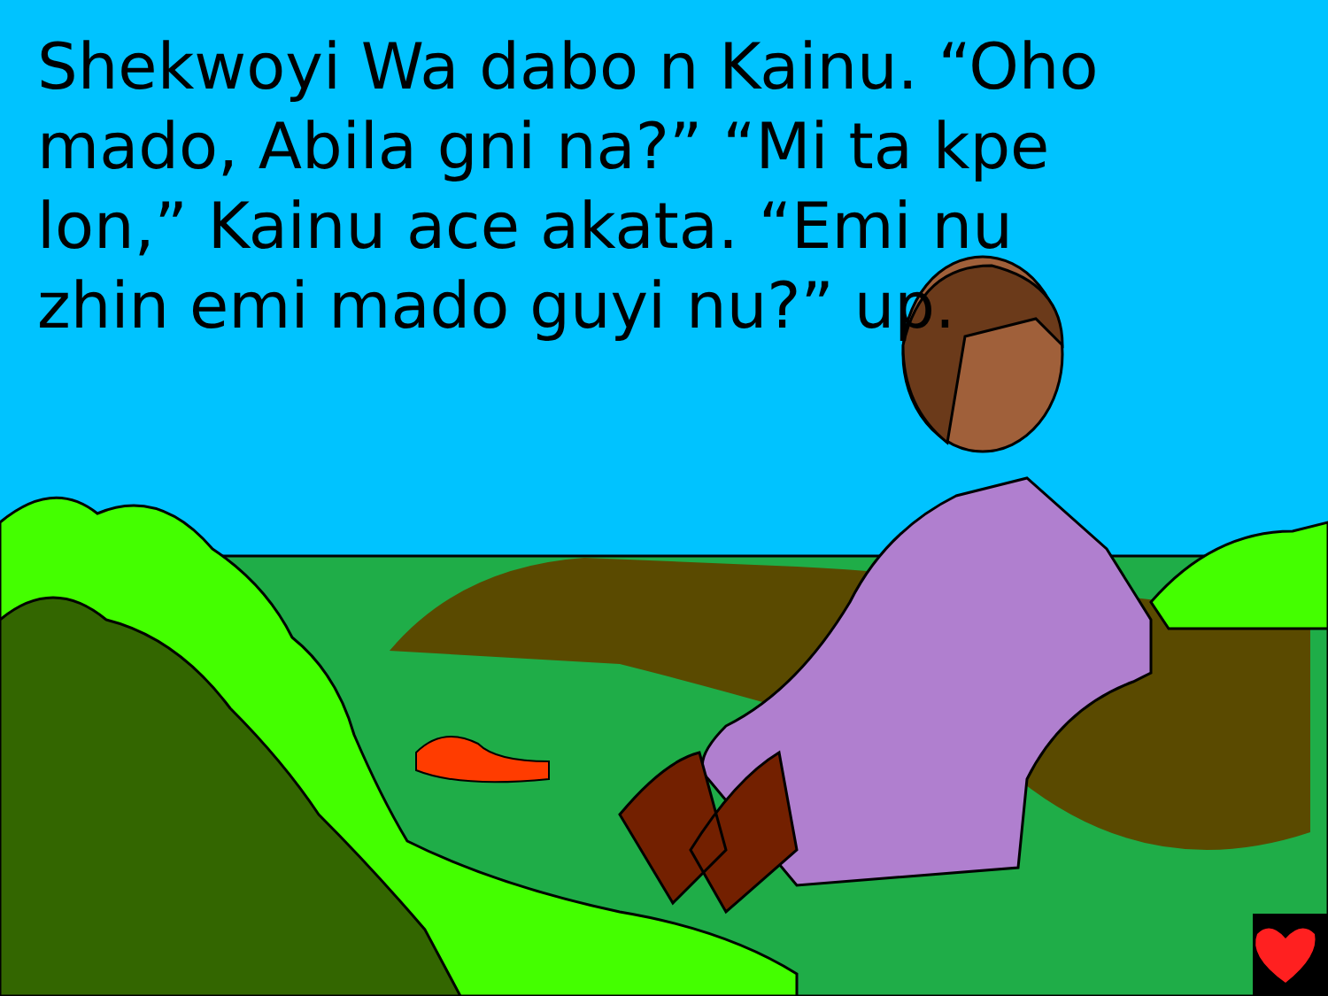Shekwoyi Wa dabo n Kainu. “Oho mado, Abila gni na?” “Mi ta kpe lon,” Kainu ace akata. “Emi nu
zhin emi mado guyi nu?” up.